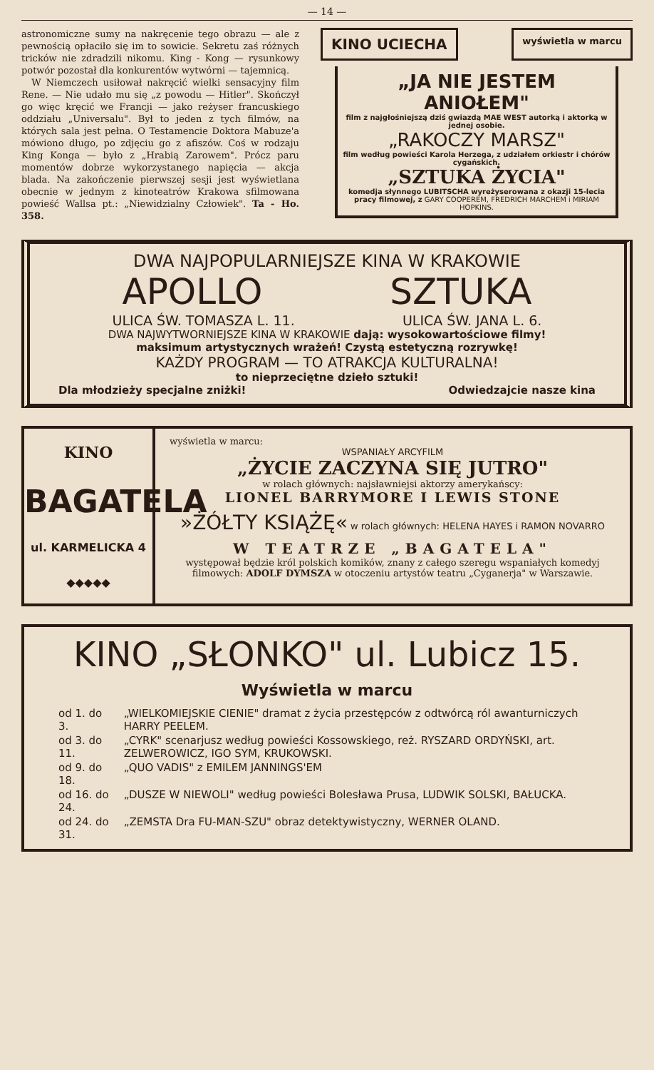— 14 —
astronomiczne sumy na nakręcenie tego obrazu — ale z pewnością opłaciło się im to sowicie. Sekretu zaś różnych tricków nie zdradzili nikomu. King - Kong — rysunkowy potwór pozostał dla konkurentów wytwórni — tajemnicą.
W Niemczech usiłował nakręcić wielki sensacyjny film Rene. — Nie udało mu się „z powodu — Hitler". Skończył go więc kręcić we Francji — jako reżyser francuskiego oddziału „Universalu". Był to jeden z tych filmów, na których sala jest pełna. O Testamencie Doktora Mabuze'a mówiono długo, po zdjęciu go z afiszów. Coś w rodzaju King Konga — było z „Hrabią Zarowem". Prócz paru momentów dobrze wykorzystanego napięcia — akcja blada. Na zakończenie pierwszej sesji jest wyświetlana obecnie w jednym z kinoteatrów Krakowa sfilmowana powieść Wallsa pt.: „Niewidzialny Człowiek". Ta - Ho. 358.
KINO UCIECHA wyświetla w marcu
„JA NIE JESTEM ANIOŁEM"
film z najgłośniejszą dziś gwiazdą MAE WEST autorką i aktorką w jednej osobie.
„RAKOCZY MARSZ"
film według powieści Karola Herzega, z udziałem orkiestr i chórów cygańskich.
„SZTUKA ŻYCIA"
komedja słynnego LUBITSCHA wyreżyserowana z okazji 15-lecia pracy filmowej, z GARY COOPEREM, FREDRICH MARCHEM i MIRIAM HOPKINS.
DWA NAJPOPULARNIEJSZE KINA W KRAKOWIE
APOLLO SZTUKA
ULICA ŚW. TOMASZA L. 11. ULICA ŚW. JANA L. 6.
DWA NAJWYTWORNIEJSZE KINA W KRAKOWIE dają: wysokowartościowe filmy!
maksimum artystycznych wrażeń! Czystą estetyczną rozrywkę!
KAŻDY PROGRAM — TO ATRAKCJA KULTURALNA!
to nieprzeciętne dzieło sztuki!
Dla młodzieży specjalne zniżki! Odwiedzajcie nasze kina
KINO
BAGATELA
ul. KARMELICKA 4
◆◆◆◆◆
wyświetla w marcu:
WSPANIAŁY ARCYFILM
„ŻYCIE ZACZYNA SIĘ JUTRO"
w rolach głównych: najsławniejsi aktorzy amerykańscy:
LIONEL BARRYMORE I LEWIS STONE
»ŻÓŁTY KSIĄŻĘ« w rolach głównych: HELENA HAYES i RAMON NOVARRO
W TEATRZE „BAGATELA"
występował będzie król polskich komików, znany z całego szeregu wspaniałych komedyj filmowych: ADOLF DYMSZA w otoczeniu artystów teatru „Cyganerja" w Warszawie.
KINO „SŁONKO" ul. Lubicz 15.
Wyświetla w marcu
| od 1. do 3. | „WIELKOMIEJSKIE CIENIE" dramat z życia przestępców z odtwórcą ról awanturniczych HARRY PEELEM. |
| od 3. do 11. | „CYRK" scenarjusz według powieści Kossowskiego, reż. RYSZARD ORDYŃSKI, art. ZELWEROWICZ, IGO SYM, KRUKOWSKI. |
| od 9. do 18. | „QUO VADIS" z EMILEM JANNINGS'EM |
| od 16. do 24. | „DUSZE W NIEWOLI" według powieści Bolesława Prusa, LUDWIK SOLSKI, BAŁUCKA. |
| od 24. do 31. | „ZEMSTA Dra FU-MAN-SZU" obraz detektywistyczny, WERNER OLAND. |